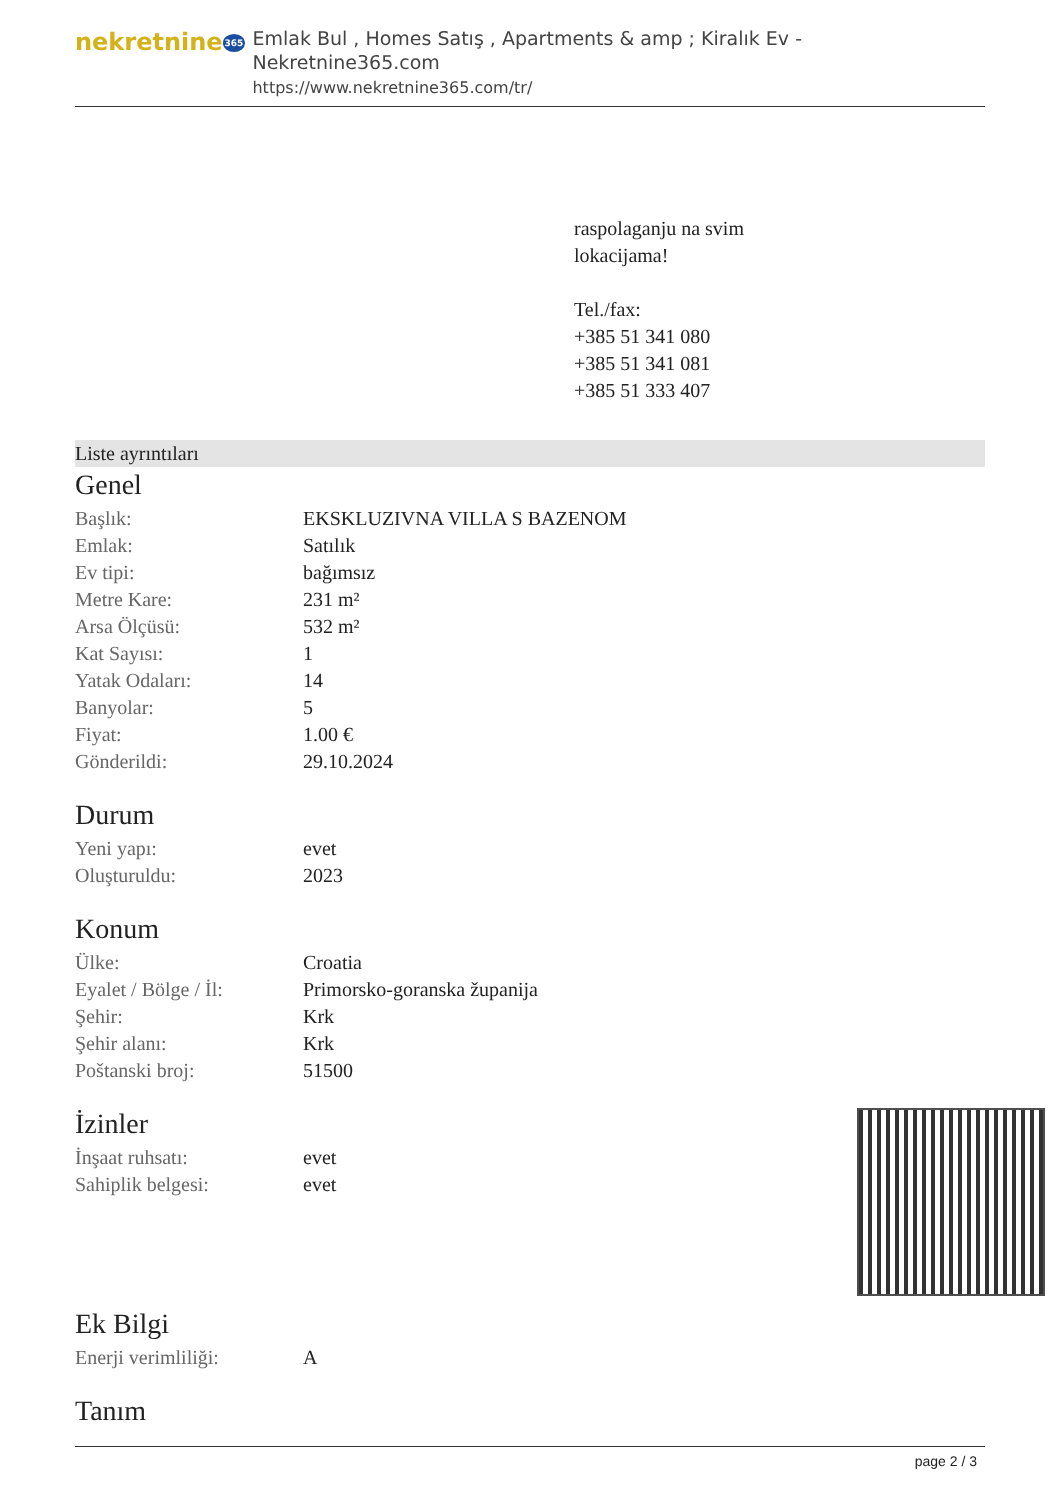nekretnine365
Emlak Bul , Homes Satış , Apartments & amp ; Kiralık Ev - Nekretnine365.com
https://www.nekretnine365.com/tr/
raspolaganju na svim
lokacijama!
Tel./fax:
+385 51 341 080
+385 51 341 081
+385 51 333 407
Liste ayrıntıları
Genel
| Başlık: | EKSKLUZIVNA VILLA S BAZENOM |
| Emlak: | Satılık |
| Ev tipi: | bağımsız |
| Metre Kare: | 231 m² |
| Arsa Ölçüsü: | 532 m² |
| Kat Sayısı: | 1 |
| Yatak Odaları: | 14 |
| Banyolar: | 5 |
| Fiyat: | 1.00 € |
| Gönderildi: | 29.10.2024 |
Durum
| Yeni yapı: | evet |
| Oluşturuldu: | 2023 |
Konum
| Ülke: | Croatia |
| Eyalet / Bölge / İl: | Primorsko-goranska županija |
| Şehir: | Krk |
| Şehir alanı: | Krk |
| Poštanski broj: | 51500 |
İzinler
| İnşaat ruhsatı: | evet |
| Sahiplik belgesi: | evet |
Ek Bilgi
| Enerji verimliliği: | A |
Tanım
page 2 / 3